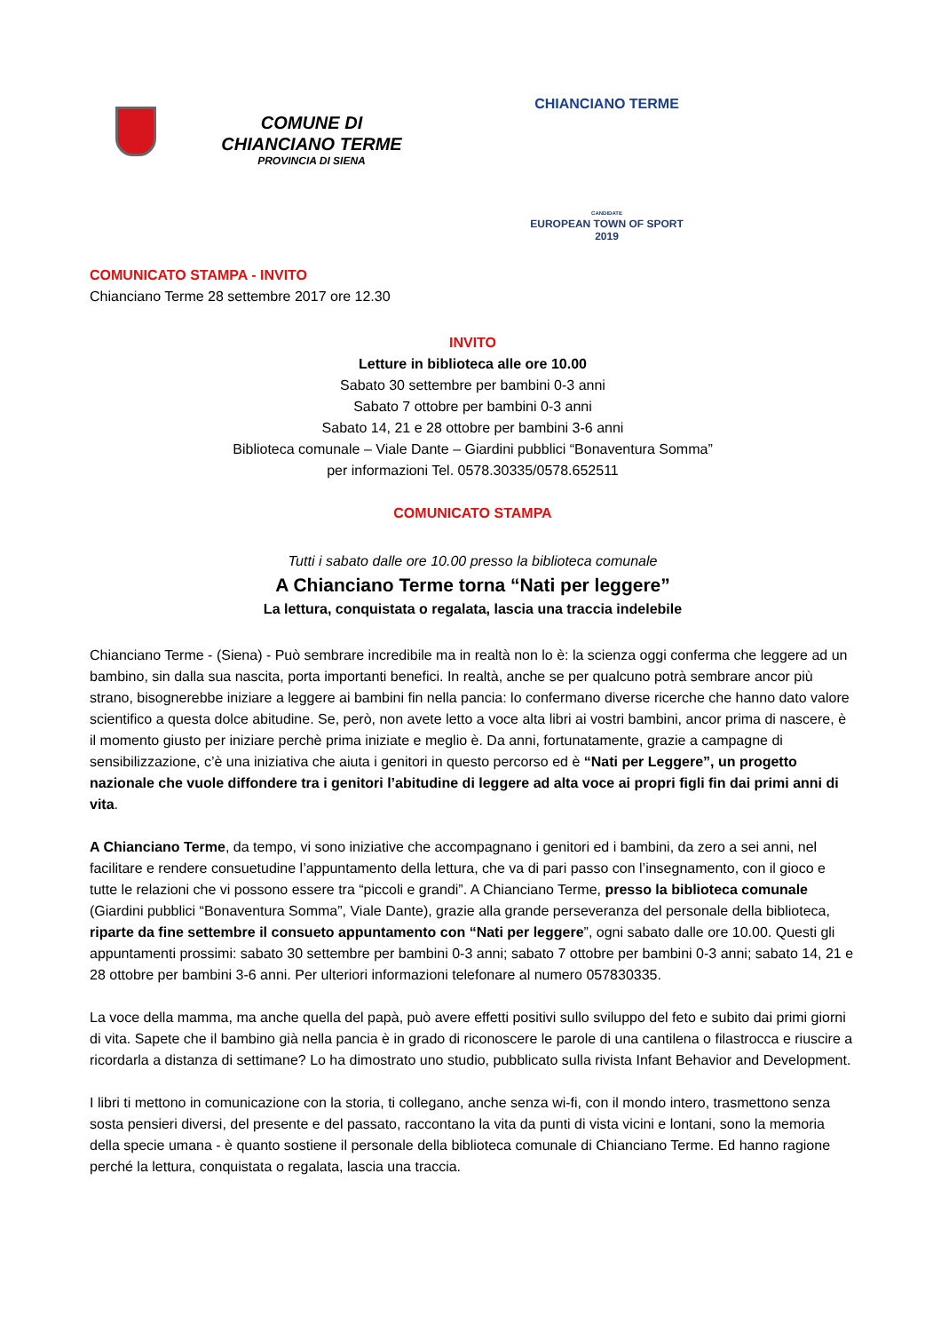COMUNE DI
CHIANCIANO TERME
PROVINCIA DI SIENA
CHIANCIANO TERME
CANDIDATE
EUROPEAN TOWN OF SPORT
2019
COMUNICATO STAMPA - INVITO
Chianciano Terme 28 settembre 2017 ore 12.30
INVITO
Letture in biblioteca alle ore 10.00
Sabato 30 settembre per bambini 0-3 anni
Sabato 7 ottobre per bambini 0-3 anni
Sabato 14, 21 e 28 ottobre per bambini 3-6 anni
Biblioteca comunale – Viale Dante – Giardini pubblici “Bonaventura Somma”
per informazioni Tel. 0578.30335/0578.652511
COMUNICATO STAMPA
Tutti i sabato dalle ore 10.00 presso la biblioteca comunale
A Chianciano Terme torna “Nati per leggere”
La lettura, conquistata o regalata, lascia una traccia indelebile
Chianciano Terme - (Siena) - Può sembrare incredibile ma in realtà non lo è: la scienza oggi conferma che leggere ad un bambino, sin dalla sua nascita, porta importanti benefici. In realtà, anche se per qualcuno potrà sembrare ancor più strano, bisognerebbe iniziare a leggere ai bambini fin nella pancia: lo confermano diverse ricerche che hanno dato valore scientifico a questa dolce abitudine. Se, però, non avete letto a voce alta libri ai vostri bambini, ancor prima di nascere, è il momento giusto per iniziare perchè prima iniziate e meglio è. Da anni, fortunatamente, grazie a campagne di sensibilizzazione, c’è una iniziativa che aiuta i genitori in questo percorso ed è “Nati per Leggere”, un progetto nazionale che vuole diffondere tra i genitori l’abitudine di leggere ad alta voce ai propri figli fin dai primi anni di vita.
A Chianciano Terme, da tempo, vi sono iniziative che accompagnano i genitori ed i bambini, da zero a sei anni, nel facilitare e rendere consuetudine l’appuntamento della lettura, che va di pari passo con l’insegnamento, con il gioco e tutte le relazioni che vi possono essere tra “piccoli e grandi”. A Chianciano Terme, presso la biblioteca comunale (Giardini pubblici “Bonaventura Somma”, Viale Dante), grazie alla grande perseveranza del personale della biblioteca, riparte da fine settembre il consueto appuntamento con “Nati per leggere”, ogni sabato dalle ore 10.00. Questi gli appuntamenti prossimi: sabato 30 settembre per bambini 0-3 anni; sabato 7 ottobre per bambini 0-3 anni; sabato 14, 21 e 28 ottobre per bambini 3-6 anni. Per ulteriori informazioni telefonare al numero 057830335.
La voce della mamma, ma anche quella del papà, può avere effetti positivi sullo sviluppo del feto e subito dai primi giorni di vita. Sapete che il bambino già nella pancia è in grado di riconoscere le parole di una cantilena o filastrocca e riuscire a ricordarla a distanza di settimane? Lo ha dimostrato uno studio, pubblicato sulla rivista Infant Behavior and Development.
I libri ti mettono in comunicazione con la storia, ti collegano, anche senza wi-fi, con il mondo intero, trasmettono senza sosta pensieri diversi, del presente e del passato, raccontano la vita da punti di vista vicini e lontani, sono la memoria della specie umana - è quanto sostiene il personale della biblioteca comunale di Chianciano Terme. Ed hanno ragione perché la lettura, conquistata o regalata, lascia una traccia.